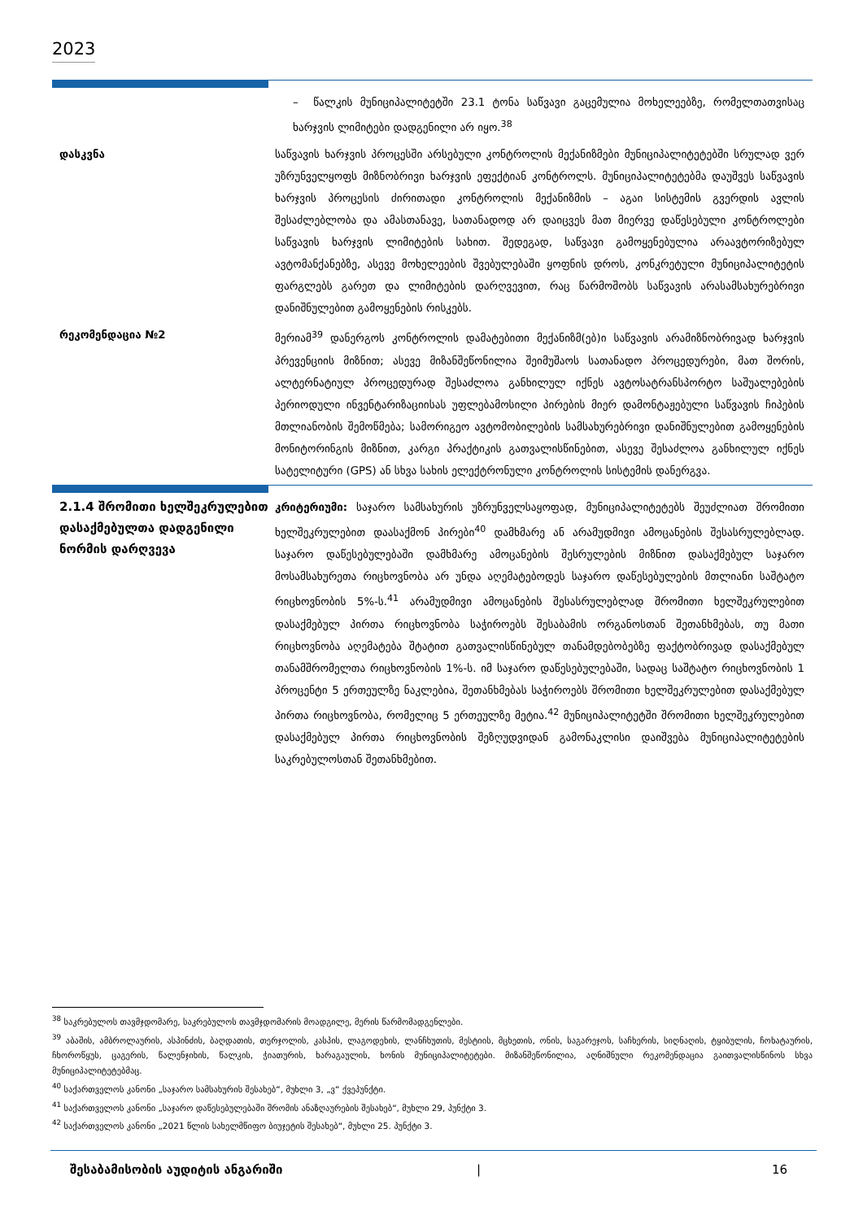2023
– წალკის მუნიციპალიტეტში 23.1 ტონა საწვავი გაცემულია მოხელეებზე, რომელთათვისაც ხარჯვის ლიმიტები დადგენილი არ იყო.<sup>38</sup>
დასკვნა საწვავის ხარჯვის პროცესში არსებული კონტროლის მექანიზმები მუნიციპალიტეტებში სრულად ვერ უზრუნველყოფს მიზნობრივი ხარჯვის ეფექტიან კონტროლს. მუნიციპალიტეტებმა დაუშვეს საწვავის ხარჯვის პროცესის ძირითადი კონტროლის მექანიზმის – აგაი სისტემის გვერდის ავლის შესაძლებლობა და ამასთანავე, სათანადოდ არ დაიცვეს მათ მიერვე დაწესებული კონტროლები საწვავის ხარჯვის ლიმიტების სახით. შედეგად, საწვავი გამოყენებულია არაავტორიზებულ ავტომანქანებზე, ასევე მოხელეების შვებულებაში ყოფნის დროს, კონკრეტული მუნიციპალიტეტის ფარგლებს გარეთ და ლიმიტების დარღვევით, რაც წარმოშობს საწვავის არასამსახურებრივი დანიშნულებით გამოყენების რისკებს.
რეკომენდაცია №2 მერიამ<sup>39</sup> დანერგოს კონტროლის დამატებითი მექანიზმ(ებ)ი საწვავის არამიზნობრივად ხარჯვის პრევენციის მიზნით; ასევე მიზანშეწონილია შეიმუშაოს სათანადო პროცედურები, მათ შორის, ალტერნატიულ პროცედურად შესაძლოა განხილულ იქნეს ავტოსატრანსპორტო საშუალებების პერიოდული ინვენტარიზაციისას უფლებამოსილი პირების მიერ დამონტაჟებული საწვავის ჩიპების მთლიანობის შემოწმება; სამორიგეო ავტომობილების სამსახურებრივი დანიშნულებით გამოყენების მონიტორინგის მიზნით, კარგი პრაქტიკის გათვალისწინებით, ასევე შესაძლოა განხილულ იქნეს სატელიტური (GPS) ან სხვა სახის ელექტრონული კონტროლის სისტემის დანერგვა.
2.1.4 შრომითი ხელშეკრულებით დასაქმებულთა დადგენილი ნორმის დარღვევა
კრიტერიუმი: საჯარო სამსახურის უზრუნველსაყოფად, მუნიციპალიტეტებს შეუძლიათ შრომითი ხელშეკრულებით დაასაქმონ პირები<sup>40</sup> დამხმარე ან არამუდმივი ამოცანების შესასრულებლად. საჯარო დაწესებულებაში დამხმარე ამოცანების შესრულების მიზნით დასაქმებულ საჯარო მოსამსახურეთა რიცხოვნობა არ უნდა აღემატებოდეს საჯარო დაწესებულების მთლიანი საშტატო რიცხოვნობის 5%-ს.<sup>41</sup> არამუდმივი ამოცანების შესასრულებლად შრომითი ხელშეკრულებით დასაქმებულ პირთა რიცხოვნობა საჭიროებს შესაბამის ორგანოსთან შეთანხმებას, თუ მათი რიცხოვნობა აღემატება შტატით გათვალისწინებულ თანამდებობებზე ფაქტობრივად დასაქმებულ თანამშრომელთა რიცხოვნობის 1%-ს. იმ საჯარო დაწესებულებაში, სადაც საშტატო რიცხოვნობის 1 პროცენტი 5 ერთეულზე ნაკლებია, შეთანხმებას საჭიროებს შრომითი ხელშეკრულებით დასაქმებულ პირთა რიცხოვნობა, რომელიც 5 ერთეულზე მეტია.<sup>42</sup> მუნიციპალიტეტში შრომითი ხელშეკრულებით დასაქმებულ პირთა რიცხოვნობის შეზღუდვიდან გამონაკლისი დაიშვება მუნიციპალიტეტების საკრებულოსთან შეთანხმებით.
<sup>38</sup> საკრებულოს თავმჯდომარე, საკრებულოს თავმჯდომარის მოადგილე, მერის წარმომადგენლები.
<sup>39</sup> აბაშის, ამბროლაურის, ასპინძის, ბაღდათის, თერჯოლის, კასპის, ლაგოდეხის, ლანჩხუთის, მესტიის, მცხეთის, ონის, საგარეჯოს, საჩხერის, სიღნაღის, ტყიბულის, ჩოხატაურის, ჩხოროწყუს, ცაგერის, წალენჯიხის, წალკის, ჭიათურის, ხარაგაულის, ხონის მუნიციპალიტეტები. მიზანშეწონილია, აღნიშნული რეკომენდაცია გაითვალისწინოს სხვა მუნიციპალიტეტებმაც.
<sup>40</sup> საქართველოს კანონი „საჯარო სამსახურის შესახებ“, მუხლი 3, „ვ“ ქვეპუნქტი.
<sup>41</sup> საქართველოს კანონი „საჯარო დაწესებულებაში შრომის ანაზღაურების შესახებ“, მუხლი 29, პუნქტი 3.
<sup>42</sup> საქართველოს კანონი „2021 წლის სახელმწიფო ბიუჯეტის შესახებ“, მუხლი 25. პუნქტი 3.
შესაბამისობის აუდიტის ანგარიში | 16